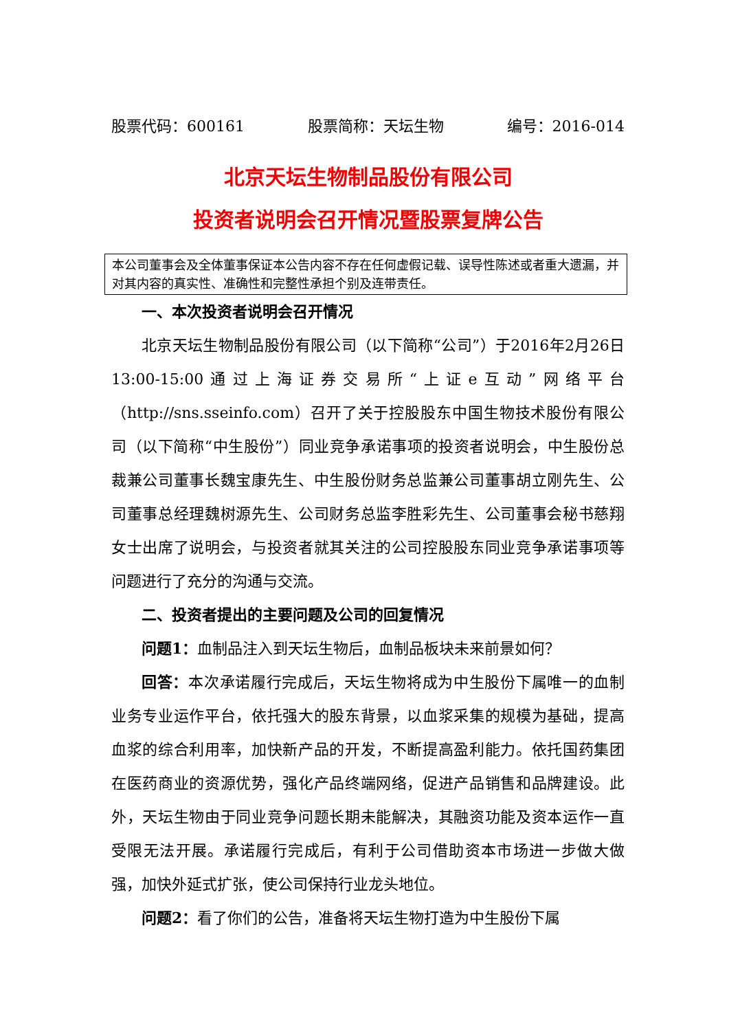股票代码：600161 股票简称：天坛生物 编号：2016-014
北京天坛生物制品股份有限公司
投资者说明会召开情况暨股票复牌公告
本公司董事会及全体董事保证本公告内容不存在任何虚假记载、误导性陈述或者重大遗漏，并对其内容的真实性、准确性和完整性承担个别及连带责任。
一、本次投资者说明会召开情况
北京天坛生物制品股份有限公司（以下简称“公司”）于2016年2月26日13:00-15:00通过上海证券交易所“上证e互动”网络平台（http://sns.sseinfo.com）召开了关于控股股东中国生物技术股份有限公司（以下简称“中生股份”）同业竞争承诺事项的投资者说明会，中生股份总裁兼公司董事长魏宝康先生、中生股份财务总监兼公司董事胡立刚先生、公司董事总经理魏树源先生、公司财务总监李胜彩先生、公司董事会秘书慈翔女士出席了说明会，与投资者就其关注的公司控股股东同业竞争承诺事项等问题进行了充分的沟通与交流。
二、投资者提出的主要问题及公司的回复情况
问题1：血制品注入到天坛生物后，血制品板块未来前景如何？
回答：本次承诺履行完成后，天坛生物将成为中生股份下属唯一的血制业务专业运作平台，依托强大的股东背景，以血浆采集的规模为基础，提高血浆的综合利用率，加快新产品的开发，不断提高盈利能力。依托国药集团在医药商业的资源优势，强化产品终端网络，促进产品销售和品牌建设。此外，天坛生物由于同业竞争问题长期未能解决，其融资功能及资本运作一直受限无法开展。承诺履行完成后，有利于公司借助资本市场进一步做大做强，加快外延式扩张，使公司保持行业龙头地位。
问题2：看了你们的公告，准备将天坛生物打造为中生股份下属